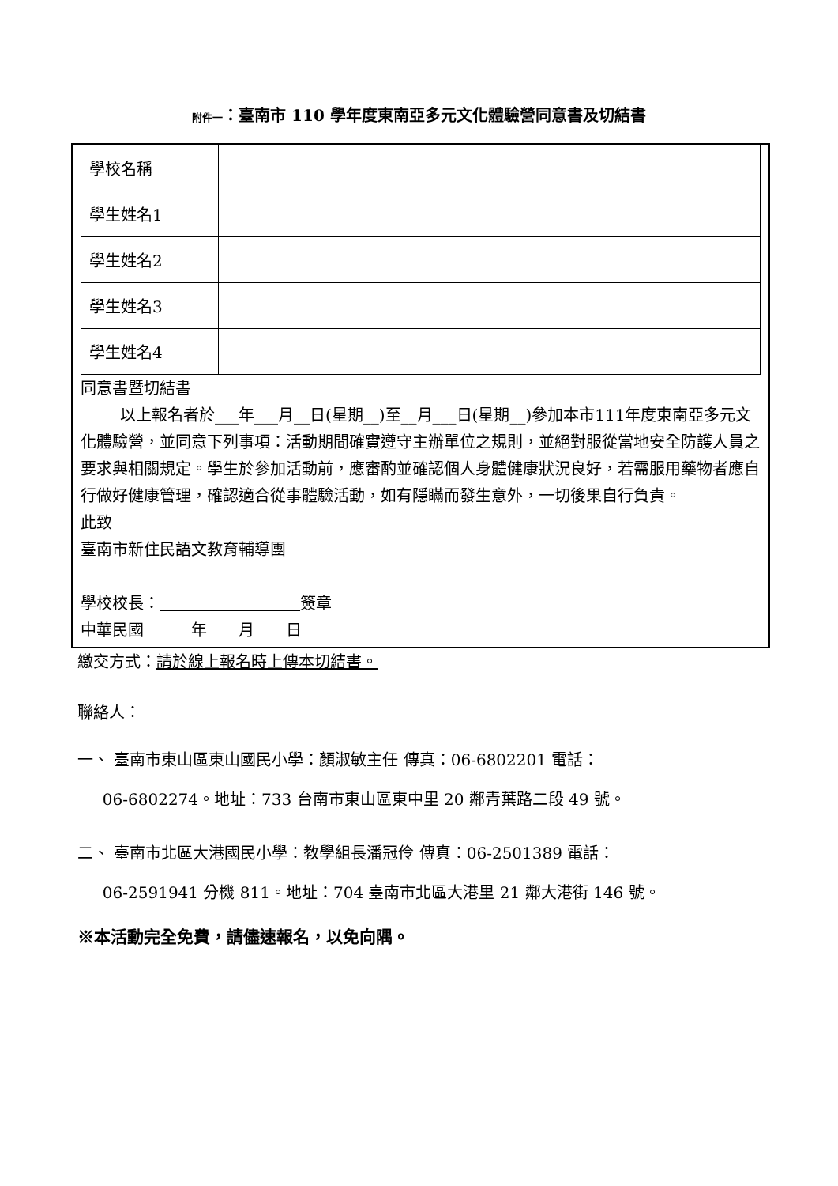附件一：臺南市 110 學年度東南亞多元文化體驗營同意書及切結書
| 學校名稱 | |
| 學生姓名1 | |
| 學生姓名2 | |
| 學生姓名3 | |
| 學生姓名4 | |
同意書暨切結書
以上報名者於___年___月__日(星期__)至__月___日(星期__)參加本市111年度東南亞多元文化體驗營，並同意下列事項：活動期間確實遵守主辦單位之規則，並絕對服從當地安全防護人員之要求與相關規定。學生於參加活動前，應審酌並確認個人身體健康狀況良好，若需服用藥物者應自行做好健康管理，確認適合從事體驗活動，如有隱瞞而發生意外，一切後果自行負責。
此致
臺南市新住民語文教育輔導團
學校校長： 簽章
中華民國　　　年　　月　　日
繳交方式：請於線上報名時上傳本切結書。
聯絡人：
一、 臺南市東山區東山國民小學：顏淑敏主任 傳真：06-6802201 電話：
06-6802274。地址：733 台南市東山區東中里 20 鄰青葉路二段 49 號。
二、 臺南市北區大港國民小學：教學組長潘冠伶 傳真：06-2501389 電話：
06-2591941 分機 811。地址：704 臺南市北區大港里 21 鄰大港街 146 號。
※本活動完全免費，請儘速報名，以免向隅。